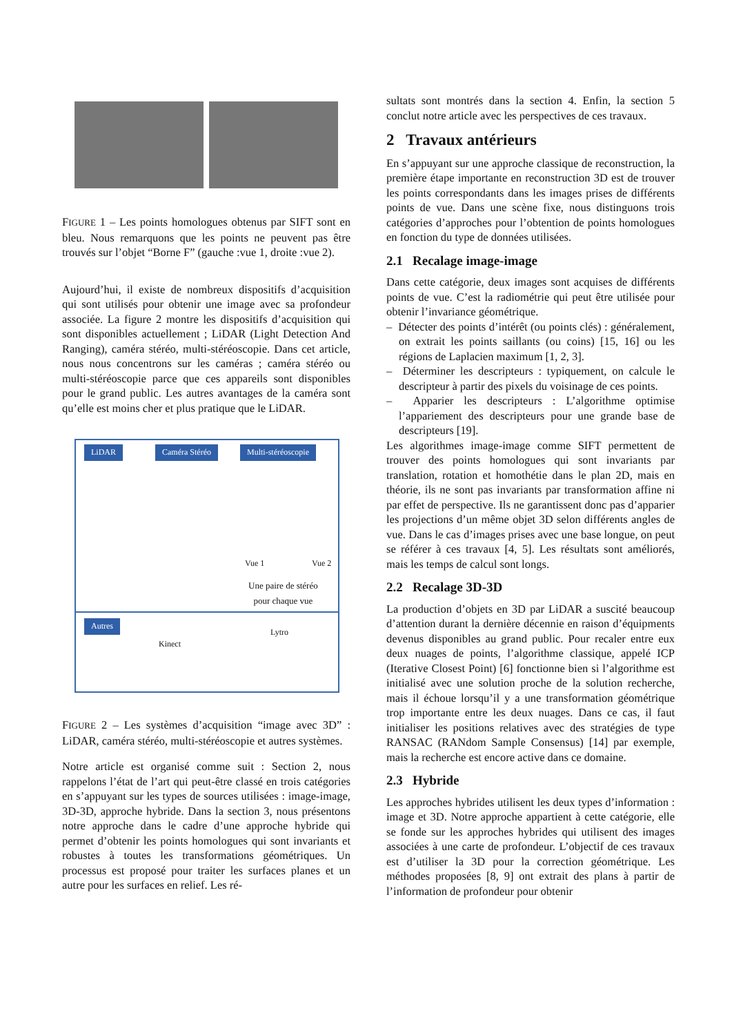FIGURE 1 – Les points homologues obtenus par SIFT sont en bleu. Nous remarquons que les points ne peuvent pas être trouvés sur l’objet “Borne F” (gauche :vue 1, droite :vue 2).
Aujourd’hui, il existe de nombreux dispositifs d’acquisition qui sont utilisés pour obtenir une image avec sa profondeur associée. La figure 2 montre les dispositifs d’acquisition qui sont disponibles actuellement ; LiDAR (Light Detection And Ranging), caméra stéréo, multi-stéréoscopie. Dans cet article, nous nous concentrons sur les caméras ; caméra stéréo ou multi-stéréoscopie parce que ces appareils sont disponibles pour le grand public. Les autres avantages de la caméra sont qu’elle est moins cher et plus pratique que le LiDAR.
LiDAR Caméra Stéréo Multi-stéréoscopie
Vue 1 Vue 2
Une paire de stéréo
pour chaque vue
Autres
Kinect
Lytro
FIGURE 2 – Les systèmes d’acquisition “image avec 3D” : LiDAR, caméra stéréo, multi-stéréoscopie et autres systèmes.
Notre article est organisé comme suit : Section 2, nous rappelons l’état de l’art qui peut-être classé en trois catégories en s’appuyant sur les types de sources utilisées : image-image, 3D-3D, approche hybride. Dans la section 3, nous présentons notre approche dans le cadre d’une approche hybride qui permet d’obtenir les points homologues qui sont invariants et robustes à toutes les transformations géométriques. Un processus est proposé pour traiter les surfaces planes et un autre pour les surfaces en relief. Les ré-
sultats sont montrés dans la section 4. Enfin, la section 5 conclut notre article avec les perspectives de ces travaux.
2 Travaux antérieurs
En s’appuyant sur une approche classique de reconstruction, la première étape importante en reconstruction 3D est de trouver les points correspondants dans les images prises de différents points de vue. Dans une scène fixe, nous distinguons trois catégories d’approches pour l’obtention de points homologues en fonction du type de données utilisées.
2.1 Recalage image-image
Dans cette catégorie, deux images sont acquises de différents points de vue. C’est la radiométrie qui peut être utilisée pour obtenir l’invariance géométrique.
– Détecter des points d’intérêt (ou points clés) : généralement, on extrait les points saillants (ou coins) [15, 16] ou les régions de Laplacien maximum [1, 2, 3].
– Déterminer les descripteurs : typiquement, on calcule le descripteur à partir des pixels du voisinage de ces points.
– Apparier les descripteurs : L’algorithme optimise l’appariement des descripteurs pour une grande base de descripteurs [19].
Les algorithmes image-image comme SIFT permettent de trouver des points homologues qui sont invariants par translation, rotation et homothétie dans le plan 2D, mais en théorie, ils ne sont pas invariants par transformation affine ni par effet de perspective. Ils ne garantissent donc pas d’apparier les projections d’un même objet 3D selon différents angles de vue. Dans le cas d’images prises avec une base longue, on peut se référer à ces travaux [4, 5]. Les résultats sont améliorés, mais les temps de calcul sont longs.
2.2 Recalage 3D-3D
La production d’objets en 3D par LiDAR a suscité beaucoup d’attention durant la dernière décennie en raison d’équipments devenus disponibles au grand public. Pour recaler entre eux deux nuages de points, l’algorithme classique, appelé ICP (Iterative Closest Point) [6] fonctionne bien si l’algorithme est initialisé avec une solution proche de la solution recherche, mais il échoue lorsqu’il y a une transformation géométrique trop importante entre les deux nuages. Dans ce cas, il faut initialiser les positions relatives avec des stratégies de type RANSAC (RANdom Sample Consensus) [14] par exemple, mais la recherche est encore active dans ce domaine.
2.3 Hybride
Les approches hybrides utilisent les deux types d’information : image et 3D. Notre approche appartient à cette catégorie, elle se fonde sur les approches hybrides qui utilisent des images associées à une carte de profondeur. L’objectif de ces travaux est d’utiliser la 3D pour la correction géométrique. Les méthodes proposées [8, 9] ont extrait des plans à partir de l’information de profondeur pour obtenir